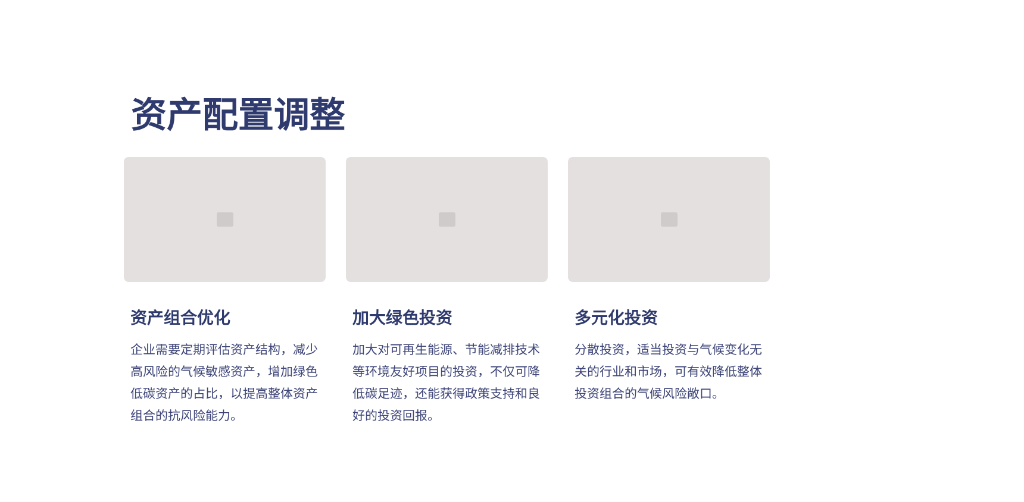资产配置调整
资产组合优化
企业需要定期评估资产结构，减少高风险的气候敏感资产，增加绿色低碳资产的占比，以提高整体资产组合的抗风险能力。
加大绿色投资
加大对可再生能源、节能减排技术等环境友好项目的投资，不仅可降低碳足迹，还能获得政策支持和良好的投资回报。
多元化投资
分散投资，适当投资与气候变化无关的行业和市场，可有效降低整体投资组合的气候风险敞口。